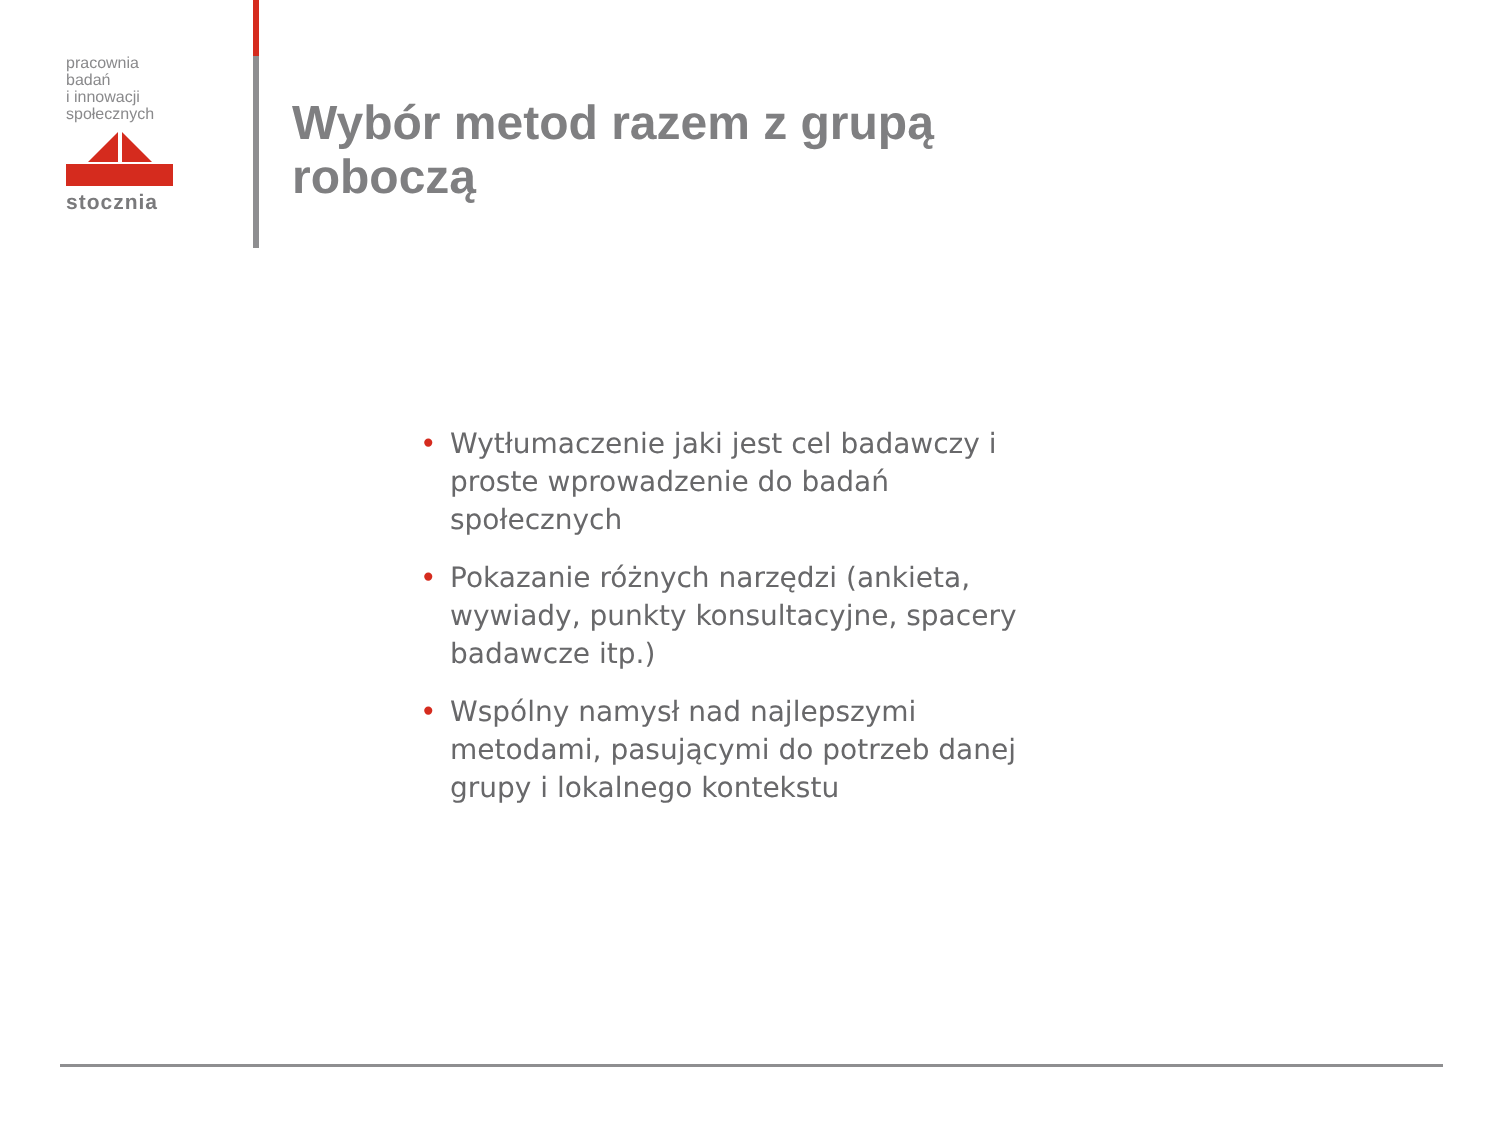pracownia badań
i innowacji
społecznych
stocznia
Wybór metod razem z grupą
roboczą
• Wytłumaczenie jaki jest cel badawczy i proste wprowadzenie do badań społecznych
• Pokazanie różnych narzędzi (ankieta, wywiady, punkty konsultacyjne, spacery badawcze itp.)
• Wspólny namysł nad najlepszymi metodami, pasującymi do potrzeb danej grupy i lokalnego kontekstu